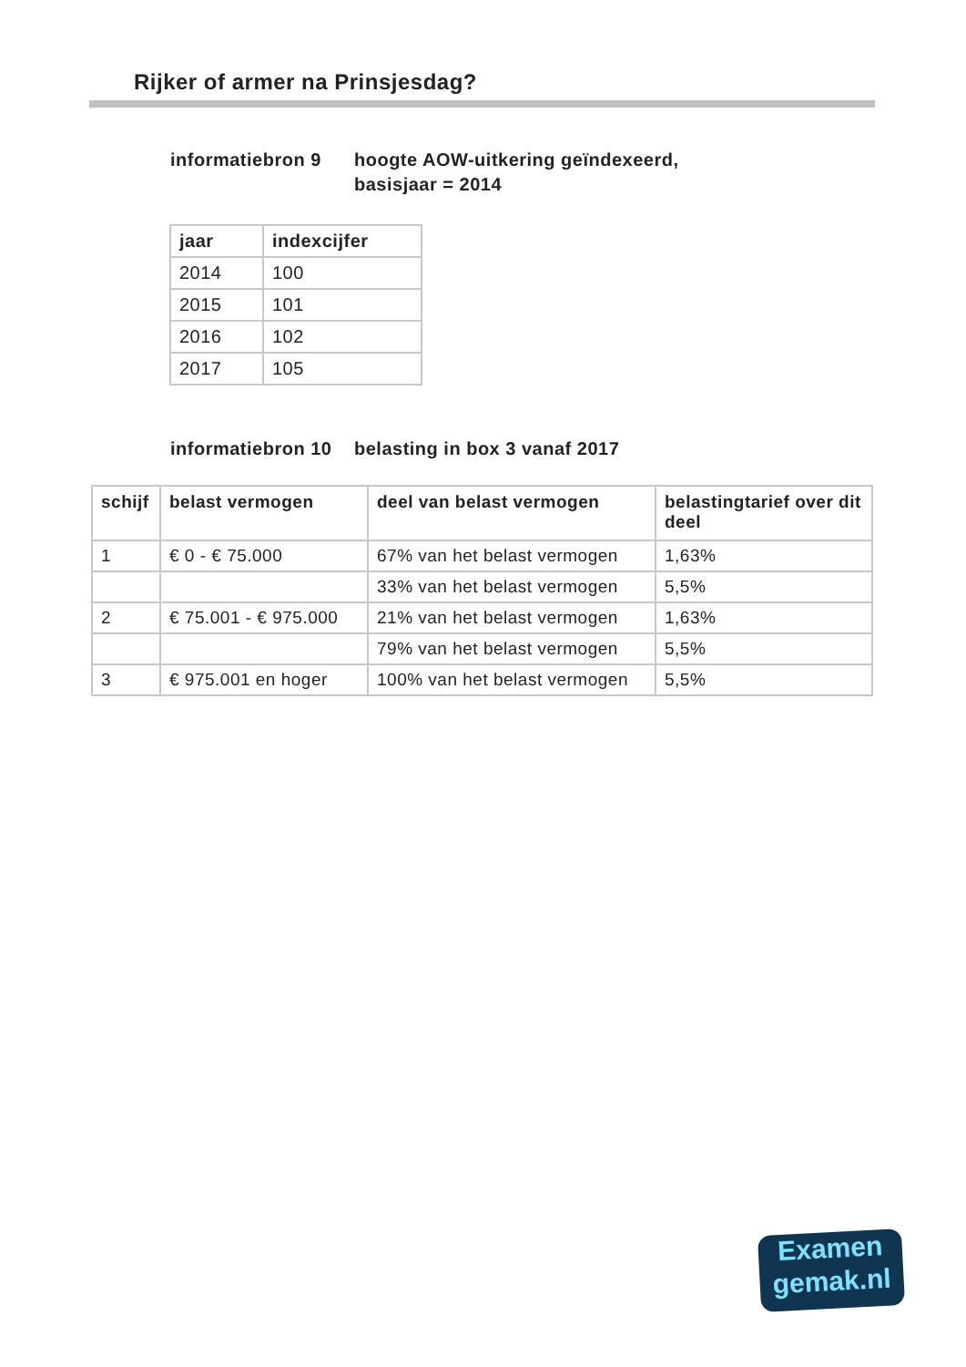Rijker of armer na Prinsjesdag?
informatiebron 9 hoogte AOW-uitkering geïndexeerd,
basisjaar = 2014
| jaar | indexcijfer |
| --- | --- |
| 2014 | 100 |
| 2015 | 101 |
| 2016 | 102 |
| 2017 | 105 |
informatiebron 10
belasting in box 3 vanaf 2017
| schijf | belast vermogen | deel van belast vermogen | belastingtarief over dit deel |
| --- | --- | --- | --- |
| 1 | € 0 - € 75.000 | 67% van het belast vermogen | 1,63% |
| | | 33% van het belast vermogen | 5,5% |
| 2 | € 75.001 - € 975.000 | 21% van het belast vermogen | 1,63% |
| | | 79% van het belast vermogen | 5,5% |
| 3 | € 975.001 en hoger | 100% van het belast vermogen | 5,5% |
Examen
gemak.nl